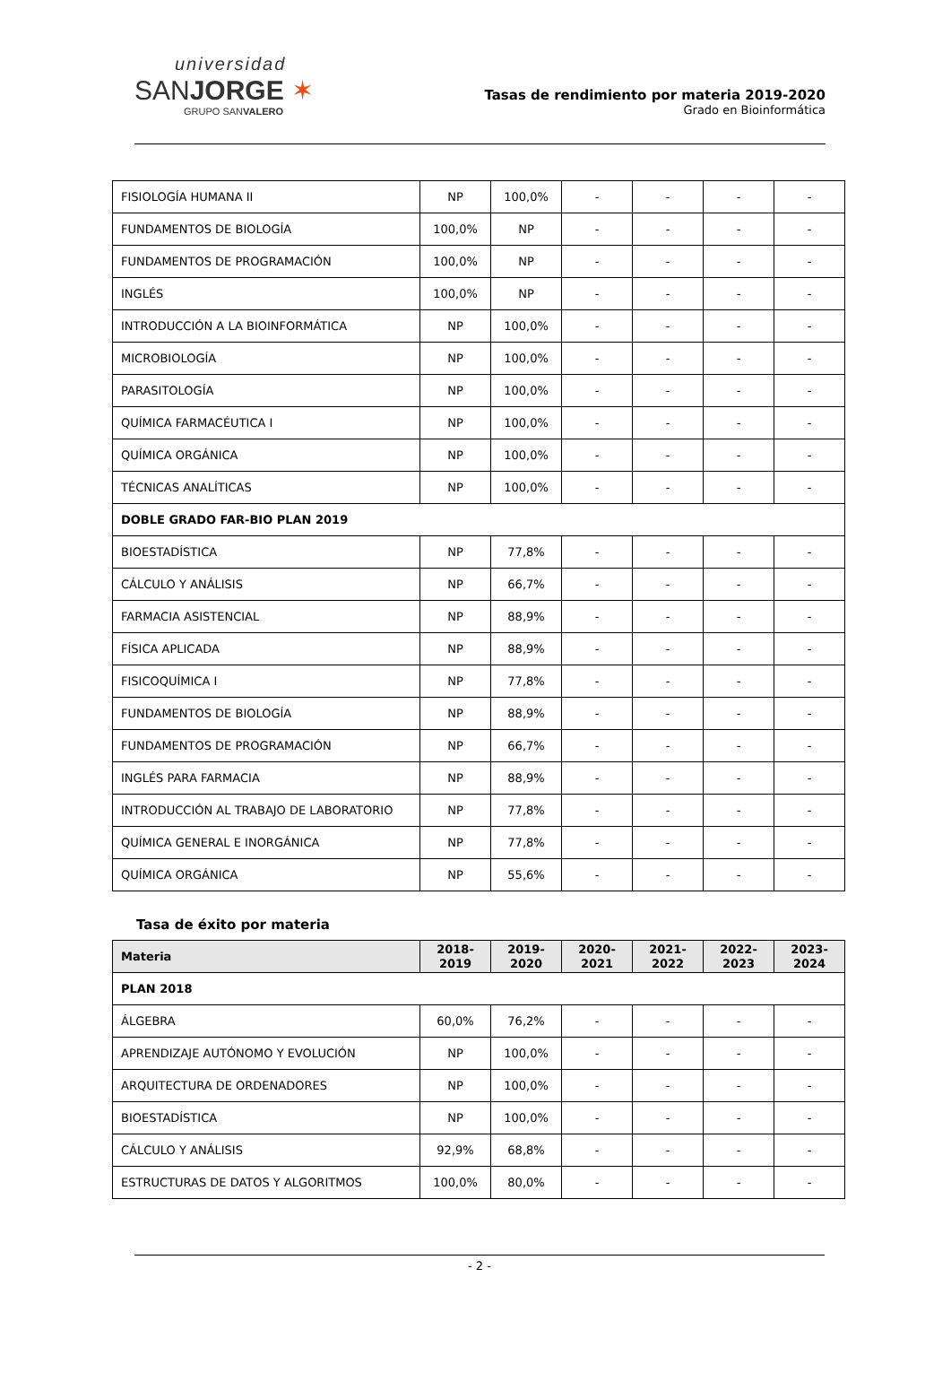universidad
SANJORGE ✶
GRUPO SANVALERO
Tasas de rendimiento por materia 2019-2020
Grado en Bioinformática
| FISIOLOGÍA HUMANA II | NP | 100,0% | - | - | - | - |
| FUNDAMENTOS DE BIOLOGÍA | 100,0% | NP | - | - | - | - |
| FUNDAMENTOS DE PROGRAMACIÓN | 100,0% | NP | - | - | - | - |
| INGLÉS | 100,0% | NP | - | - | - | - |
| INTRODUCCIÓN A LA BIOINFORMÁTICA | NP | 100,0% | - | - | - | - |
| MICROBIOLOGÍA | NP | 100,0% | - | - | - | - |
| PARASITOLOGÍA | NP | 100,0% | - | - | - | - |
| QUÍMICA FARMACÉUTICA I | NP | 100,0% | - | - | - | - |
| QUÍMICA ORGÁNICA | NP | 100,0% | - | - | - | - |
| TÉCNICAS ANALÍTICAS | NP | 100,0% | - | - | - | - |
| DOBLE GRADO FAR-BIO PLAN 2019 | | | | | | |
| BIOESTADÍSTICA | NP | 77,8% | - | - | - | - |
| CÁLCULO Y ANÁLISIS | NP | 66,7% | - | - | - | - |
| FARMACIA ASISTENCIAL | NP | 88,9% | - | - | - | - |
| FÍSICA APLICADA | NP | 88,9% | - | - | - | - |
| FISICOQUÍMICA I | NP | 77,8% | - | - | - | - |
| FUNDAMENTOS DE BIOLOGÍA | NP | 88,9% | - | - | - | - |
| FUNDAMENTOS DE PROGRAMACIÓN | NP | 66,7% | - | - | - | - |
| INGLÉS PARA FARMACIA | NP | 88,9% | - | - | - | - |
| INTRODUCCIÓN AL TRABAJO DE LABORATORIO | NP | 77,8% | - | - | - | - |
| QUÍMICA GENERAL E INORGÁNICA | NP | 77,8% | - | - | - | - |
| QUÍMICA ORGÁNICA | NP | 55,6% | - | - | - | - |
Tasa de éxito por materia
| Materia | 2018- 2019 | 2019- 2020 | 2020- 2021 | 2021- 2022 | 2022- 2023 | 2023- 2024 |
| --- | --- | --- | --- | --- | --- | --- |
| PLAN 2018 | | | | | | |
| ÁLGEBRA | 60,0% | 76,2% | - | - | - | - |
| APRENDIZAJE AUTÓNOMO Y EVOLUCIÓN | NP | 100,0% | - | - | - | - |
| ARQUITECTURA DE ORDENADORES | NP | 100,0% | - | - | - | - |
| BIOESTADÍSTICA | NP | 100,0% | - | - | - | - |
| CÁLCULO Y ANÁLISIS | 92,9% | 68,8% | - | - | - | - |
| ESTRUCTURAS DE DATOS Y ALGORITMOS | 100,0% | 80,0% | - | - | - | - |
- 2 -